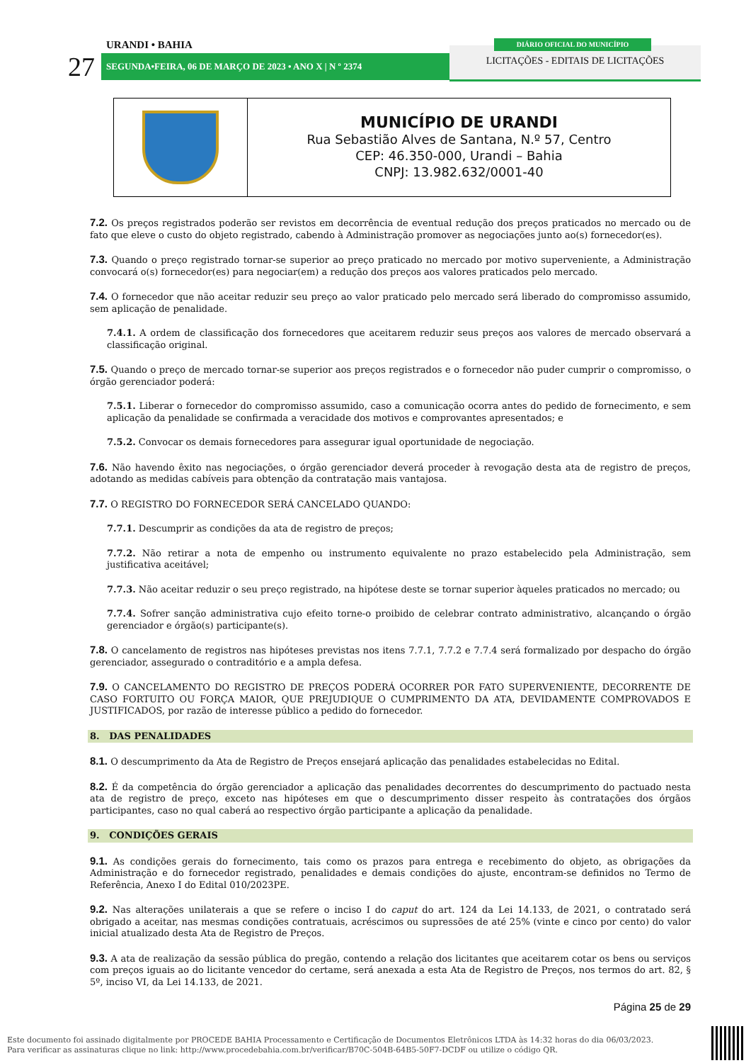URANDI • BAHIA
27 SEGUNDA•FEIRA, 06 DE MARÇO DE 2023 • ANO X | N º 2374
LICITAÇÕES - EDITAIS DE LICITAÇÕES
DIÁRIO OFICIAL DO MUNICÍPIO
MUNICÍPIO DE URANDI
Rua Sebastião Alves de Santana, N.º 57, Centro
CEP: 46.350-000, Urandi – Bahia
CNPJ: 13.982.632/0001-40
7.2. Os preços registrados poderão ser revistos em decorrência de eventual redução dos preços praticados no mercado ou de fato que eleve o custo do objeto registrado, cabendo à Administração promover as negociações junto ao(s) fornecedor(es).
7.3. Quando o preço registrado tornar-se superior ao preço praticado no mercado por motivo superveniente, a Administração convocará o(s) fornecedor(es) para negociar(em) a redução dos preços aos valores praticados pelo mercado.
7.4. O fornecedor que não aceitar reduzir seu preço ao valor praticado pelo mercado será liberado do compromisso assumido, sem aplicação de penalidade.
7.4.1. A ordem de classificação dos fornecedores que aceitarem reduzir seus preços aos valores de mercado observará a classificação original.
7.5. Quando o preço de mercado tornar-se superior aos preços registrados e o fornecedor não puder cumprir o compromisso, o órgão gerenciador poderá:
7.5.1. Liberar o fornecedor do compromisso assumido, caso a comunicação ocorra antes do pedido de fornecimento, e sem aplicação da penalidade se confirmada a veracidade dos motivos e comprovantes apresentados; e
7.5.2. Convocar os demais fornecedores para assegurar igual oportunidade de negociação.
7.6. Não havendo êxito nas negociações, o órgão gerenciador deverá proceder à revogação desta ata de registro de preços, adotando as medidas cabíveis para obtenção da contratação mais vantajosa.
7.7. O REGISTRO DO FORNECEDOR SERÁ CANCELADO QUANDO:
7.7.1. Descumprir as condições da ata de registro de preços;
7.7.2. Não retirar a nota de empenho ou instrumento equivalente no prazo estabelecido pela Administração, sem justificativa aceitável;
7.7.3. Não aceitar reduzir o seu preço registrado, na hipótese deste se tornar superior àqueles praticados no mercado; ou
7.7.4. Sofrer sanção administrativa cujo efeito torne-o proibido de celebrar contrato administrativo, alcançando o órgão gerenciador e órgão(s) participante(s).
7.8. O cancelamento de registros nas hipóteses previstas nos itens 7.7.1, 7.7.2 e 7.7.4 será formalizado por despacho do órgão gerenciador, assegurado o contraditório e a ampla defesa.
7.9. O CANCELAMENTO DO REGISTRO DE PREÇOS PODERÁ OCORRER POR FATO SUPERVENIENTE, DECORRENTE DE CASO FORTUITO OU FORÇA MAIOR, QUE PREJUDIQUE O CUMPRIMENTO DA ATA, DEVIDAMENTE COMPROVADOS E JUSTIFICADOS, por razão de interesse público a pedido do fornecedor.
8. DAS PENALIDADES
8.1. O descumprimento da Ata de Registro de Preços ensejará aplicação das penalidades estabelecidas no Edital.
8.2. É da competência do órgão gerenciador a aplicação das penalidades decorrentes do descumprimento do pactuado nesta ata de registro de preço, exceto nas hipóteses em que o descumprimento disser respeito às contratações dos órgãos participantes, caso no qual caberá ao respectivo órgão participante a aplicação da penalidade.
9. CONDIÇÕES GERAIS
9.1. As condições gerais do fornecimento, tais como os prazos para entrega e recebimento do objeto, as obrigações da Administração e do fornecedor registrado, penalidades e demais condições do ajuste, encontram-se definidos no Termo de Referência, Anexo I do Edital 010/2023PE.
9.2. Nas alterações unilaterais a que se refere o inciso I do caput do art. 124 da Lei 14.133, de 2021, o contratado será obrigado a aceitar, nas mesmas condições contratuais, acréscimos ou supressões de até 25% (vinte e cinco por cento) do valor inicial atualizado desta Ata de Registro de Preços.
9.3. A ata de realização da sessão pública do pregão, contendo a relação dos licitantes que aceitarem cotar os bens ou serviços com preços iguais ao do licitante vencedor do certame, será anexada a esta Ata de Registro de Preços, nos termos do art. 82, § 5º, inciso VI, da Lei 14.133, de 2021.
Página 25 de 29
Este documento foi assinado digitalmente por PROCEDE BAHIA Processamento e Certificação de Documentos Eletrônicos LTDA às 14:32 horas do dia 06/03/2023.
Para verificar as assinaturas clique no link: http://www.procedebahia.com.br/verificar/B70C-504B-64B5-50F7-DCDF ou utilize o código QR.